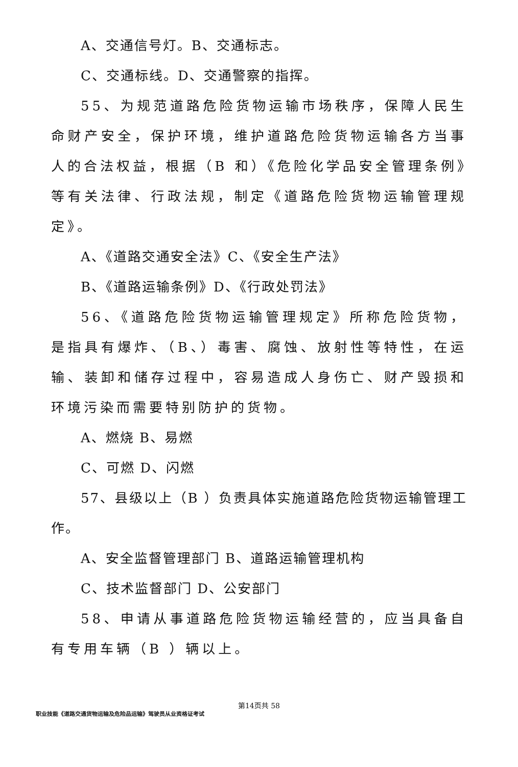A、交通信号灯。B、交通标志。
C、交通标线。D、交通警察的指挥。
55、为规范道路危险货物运输市场秩序，保障人民生命财产安全，保护环境，维护道路危险货物运输各方当事人的合法权益，根据（B 和）《危险化学品安全管理条例》等有关法律、行政法规，制定《道路危险货物运输管理规定》。
A、《道路交通安全法》C、《安全生产法》
B、《道路运输条例》D、《行政处罚法》
56、《道路危险货物运输管理规定》所称危险货物，是指具有爆炸、（B、）毒害、腐蚀、放射性等特性，在运输、装卸和储存过程中，容易造成人身伤亡、财产毁损和环境污染而需要特别防护的货物。
A、燃烧 B、易燃
C、可燃 D、闪燃
57、县级以上（B ）负责具体实施道路危险货物运输管理工作。
A、安全监督管理部门 B、道路运输管理机构
C、技术监督部门 D、公安部门
58、申请从事道路危险货物运输经营的，应当具备自有专用车辆（B ）辆以上。
第14页共 58
职业技能《道路交通货物运输及危险品运输》驾驶员从业资格证考试